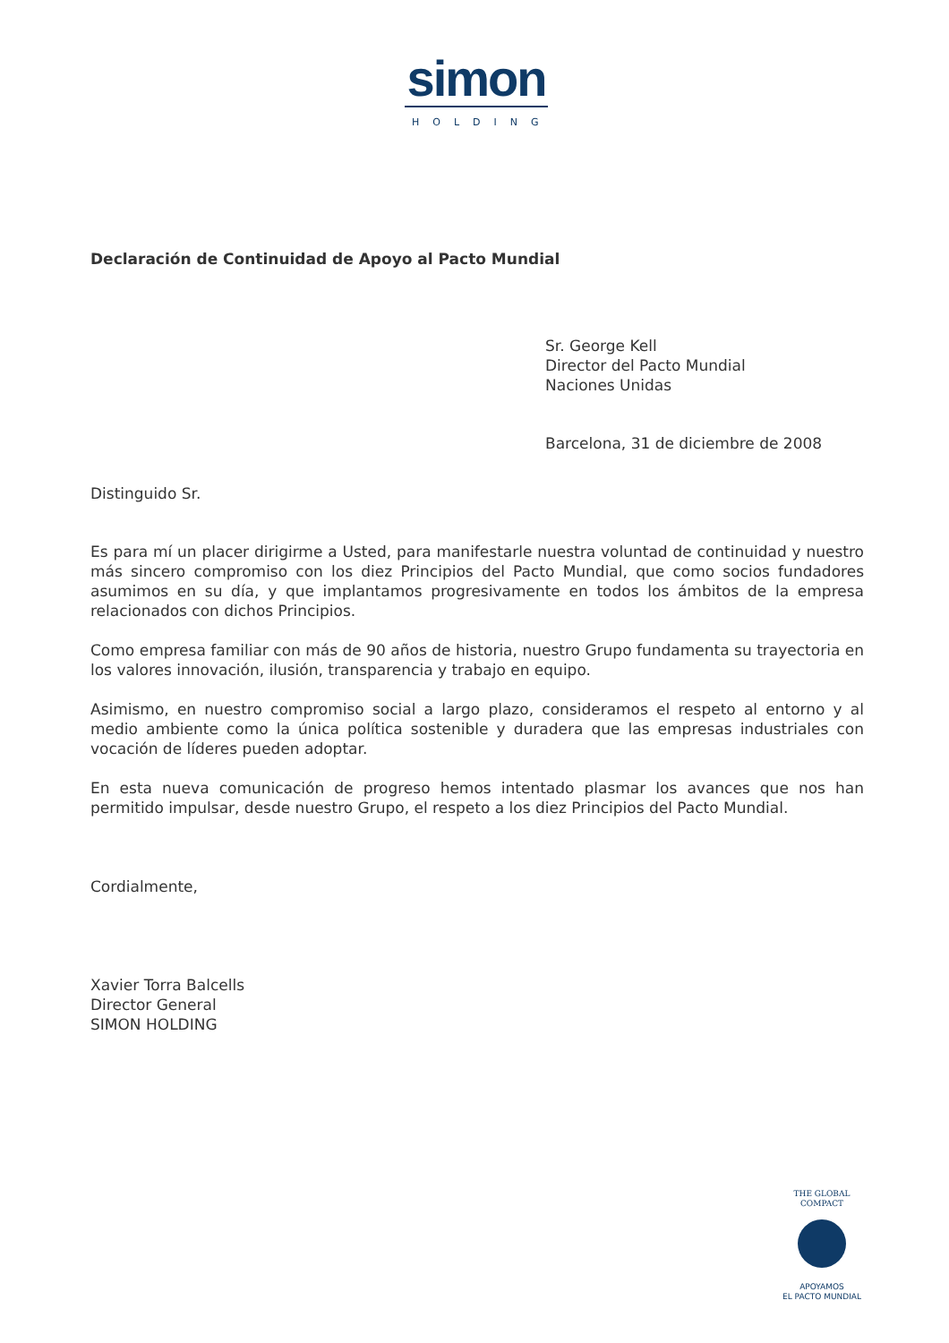simon
HOLDING
Declaración de Continuidad de Apoyo al Pacto Mundial
Sr. George Kell
Director del Pacto Mundial
Naciones Unidas
Barcelona, 31 de diciembre de 2008
Distinguido Sr.
Es para mí un placer dirigirme a Usted, para manifestarle nuestra voluntad de continuidad y nuestro más sincero compromiso con los diez Principios del Pacto Mundial, que como socios fundadores asumimos en su día, y que implantamos progresivamente en todos los ámbitos de la empresa relacionados con dichos Principios.
Como empresa familiar con más de 90 años de historia, nuestro Grupo fundamenta su trayectoria en los valores innovación, ilusión, transparencia y trabajo en equipo.
Asimismo, en nuestro compromiso social a largo plazo, consideramos el respeto al entorno y al medio ambiente como la única política sostenible y duradera que las empresas industriales con vocación de líderes pueden adoptar.
En esta nueva comunicación de progreso hemos intentado plasmar los avances que nos han permitido impulsar, desde nuestro Grupo, el respeto a los diez Principios del Pacto Mundial.
Cordialmente,
Xavier Torra Balcells
Director General
SIMON HOLDING
THE GLOBAL COMPACT
APOYAMOS
EL PACTO MUNDIAL